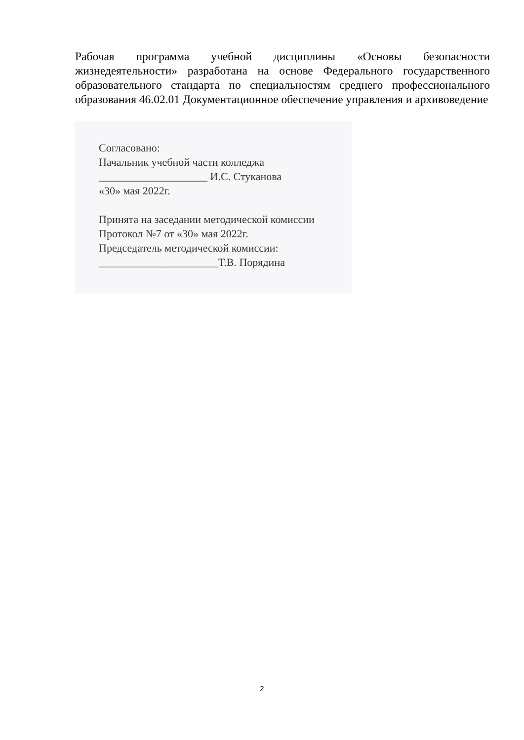Рабочая программа учебной дисциплины «Основы безопасности жизнедеятельности» разработана на основе Федерального государственного образовательного стандарта по специальностям среднего профессионального образования 46.02.01 Документационное обеспечение управления и архивоведение
Согласовано:
Начальник учебной части колледжа
____________________ И.С. Стуканова
«30» мая 2022г.
Принята на заседании методической комиссии
Протокол №7 от «30» мая 2022г.
Председатель методической комиссии:
______________________Т.В. Порядина
2